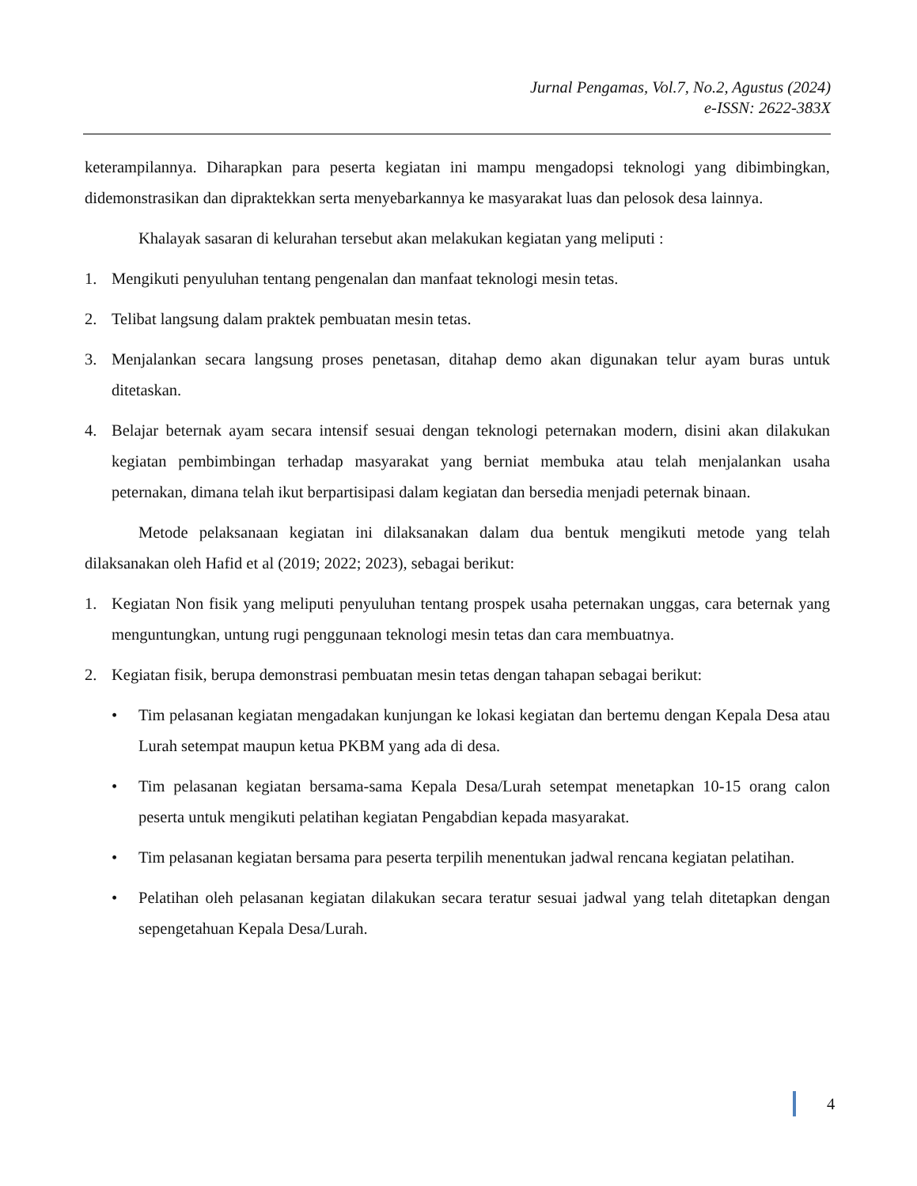Jurnal Pengamas, Vol.7, No.2, Agustus (2024)
e-ISSN: 2622-383X
keterampilannya. Diharapkan para peserta kegiatan ini mampu mengadopsi teknologi yang dibimbingkan, didemonstrasikan dan dipraktekkan serta menyebarkannya ke masyarakat luas dan pelosok desa lainnya.
Khalayak sasaran di kelurahan tersebut akan melakukan kegiatan yang meliputi :
1. Mengikuti penyuluhan tentang pengenalan dan manfaat teknologi mesin tetas.
2. Telibat langsung dalam praktek pembuatan mesin tetas.
3. Menjalankan secara langsung proses penetasan, ditahap demo akan digunakan telur ayam buras untuk ditetaskan.
4. Belajar beternak ayam secara intensif sesuai dengan teknologi peternakan modern, disini akan dilakukan kegiatan pembimbingan terhadap masyarakat yang berniat membuka atau telah menjalankan usaha peternakan, dimana telah ikut berpartisipasi dalam kegiatan dan bersedia menjadi peternak binaan.
Metode pelaksanaan kegiatan ini dilaksanakan dalam dua bentuk mengikuti metode yang telah dilaksanakan oleh Hafid et al (2019; 2022; 2023), sebagai berikut:
1. Kegiatan Non fisik yang meliputi penyuluhan tentang prospek usaha peternakan unggas, cara beternak yang menguntungkan, untung rugi penggunaan teknologi mesin tetas dan cara membuatnya.
2. Kegiatan fisik, berupa demonstrasi pembuatan mesin tetas dengan tahapan sebagai berikut:
• Tim pelasanan kegiatan mengadakan kunjungan ke lokasi kegiatan dan bertemu dengan Kepala Desa atau Lurah setempat maupun ketua PKBM yang ada di desa.
• Tim pelasanan kegiatan bersama-sama Kepala Desa/Lurah setempat menetapkan 10-15 orang calon peserta untuk mengikuti pelatihan kegiatan Pengabdian kepada masyarakat.
• Tim pelasanan kegiatan bersama para peserta terpilih menentukan jadwal rencana kegiatan pelatihan.
• Pelatihan oleh pelasanan kegiatan dilakukan secara teratur sesuai jadwal yang telah ditetapkan dengan sepengetahuan Kepala Desa/Lurah.
4